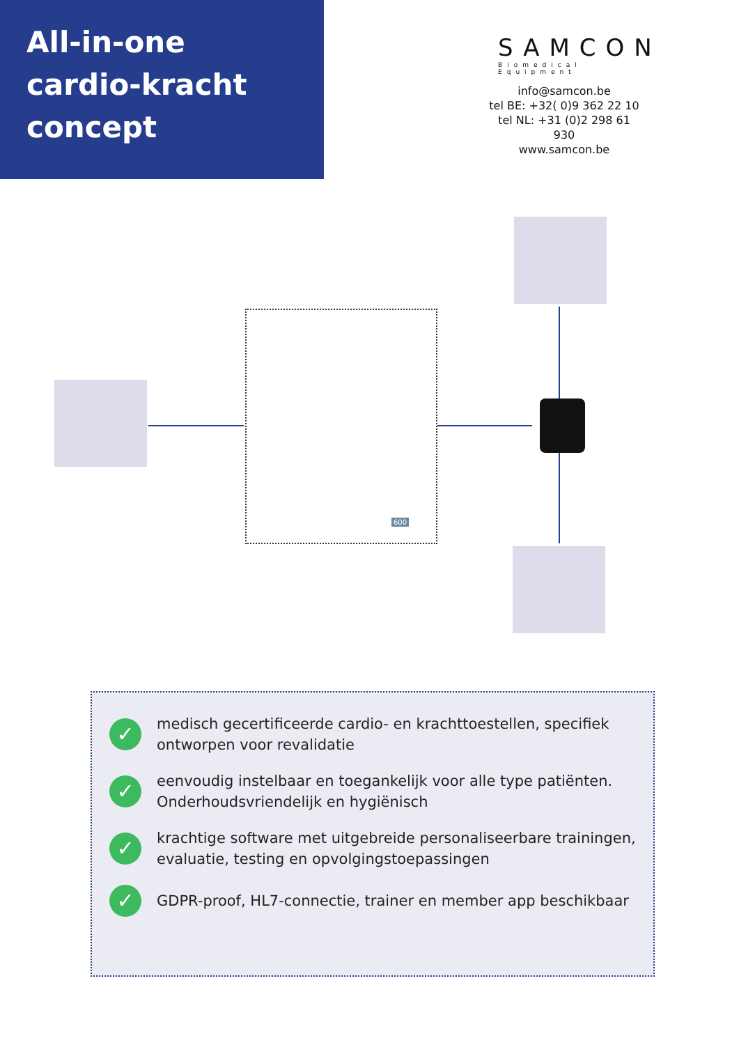All-in-one
cardio-kracht
concept
SAMCON
Biomedical Equipment
info@samcon.be
tel BE: +32( 0)9 362 22 10
tel NL: +31 (0)2 298 61 930
www.samcon.be
600
✓
medisch gecertificeerde cardio- en krachttoestellen, specifiek ontworpen voor revalidatie
✓
eenvoudig instelbaar en toegankelijk voor alle type patiënten. Onderhoudsvriendelijk en hygiënisch
✓
krachtige software met uitgebreide personaliseerbare trainingen, evaluatie, testing en opvolgingstoepassingen
✓
GDPR-proof, HL7-connectie, trainer en member app beschikbaar